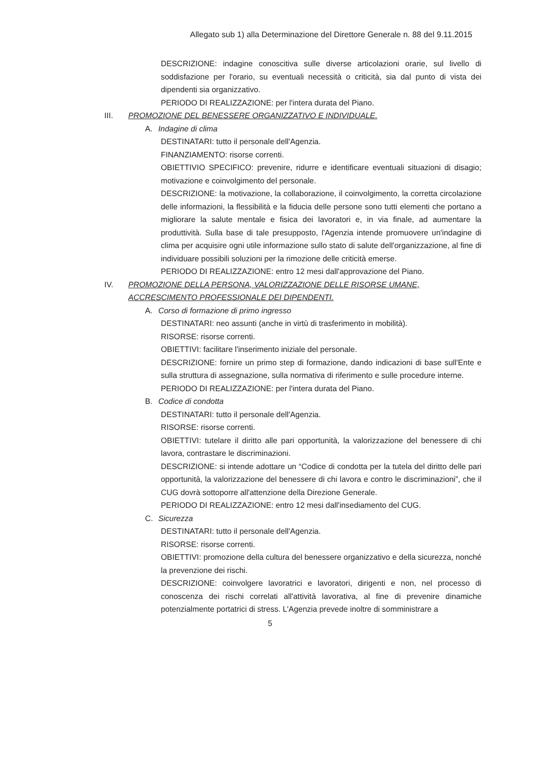Allegato sub 1) alla Determinazione del Direttore Generale n. 88 del 9.11.2015
DESCRIZIONE: indagine conoscitiva sulle diverse articolazioni orarie, sul livello di soddisfazione per l'orario, su eventuali necessità o criticità, sia dal punto di vista dei dipendenti sia organizzativo.
PERIODO DI REALIZZAZIONE: per l'intera durata del Piano.
III. PROMOZIONE DEL BENESSERE ORGANIZZATIVO E INDIVIDUALE.
A. Indagine di clima
DESTINATARI: tutto il personale dell'Agenzia.
FINANZIAMENTO: risorse correnti.
OBIETTIVIO SPECIFICO: prevenire, ridurre e identificare eventuali situazioni di disagio; motivazione e coinvolgimento del personale.
DESCRIZIONE: la motivazione, la collaborazione, il coinvolgimento, la corretta circolazione delle informazioni, la flessibilità e la fiducia delle persone sono tutti elementi che portano a migliorare la salute mentale e fisica dei lavoratori e, in via finale, ad aumentare la produttività. Sulla base di tale presupposto, l'Agenzia intende promuovere un'indagine di clima per acquisire ogni utile informazione sullo stato di salute dell'organizzazione, al fine di individuare possibili soluzioni per la rimozione delle criticità emerse.
PERIODO DI REALIZZAZIONE: entro 12 mesi dall'approvazione del Piano.
IV. PROMOZIONE DELLA PERSONA, VALORIZZAZIONE DELLE RISORSE UMANE, ACCRESCIMENTO PROFESSIONALE DEI DIPENDENTI.
A. Corso di formazione di primo ingresso
DESTINATARI: neo assunti (anche in virtù di trasferimento in mobilità).
RISORSE: risorse correnti.
OBIETTIVI: facilitare l'inserimento iniziale del personale.
DESCRIZIONE: fornire un primo step di formazione, dando indicazioni di base sull'Ente e sulla struttura di assegnazione, sulla normativa di riferimento e sulle procedure interne.
PERIODO DI REALIZZAZIONE: per l'intera durata del Piano.
B. Codice di condotta
DESTINATARI: tutto il personale dell'Agenzia.
RISORSE: risorse correnti.
OBIETTIVI: tutelare il diritto alle pari opportunità, la valorizzazione del benessere di chi lavora, contrastare le discriminazioni.
DESCRIZIONE: si intende adottare un “Codice di condotta per la tutela del diritto delle pari opportunità, la valorizzazione del benessere di chi lavora e contro le discriminazioni”, che il CUG dovrà sottoporre all'attenzione della Direzione Generale.
PERIODO DI REALIZZAZIONE: entro 12 mesi dall'insediamento del CUG.
C. Sicurezza
DESTINATARI: tutto il personale dell'Agenzia.
RISORSE: risorse correnti.
OBIETTIVI: promozione della cultura del benessere organizzativo e della sicurezza, nonché la prevenzione dei rischi.
DESCRIZIONE: coinvolgere lavoratrici e lavoratori, dirigenti e non, nel processo di conoscenza dei rischi correlati all'attività lavorativa, al fine di prevenire dinamiche potenzialmente portatrici di stress. L'Agenzia prevede inoltre di somministrare a
5